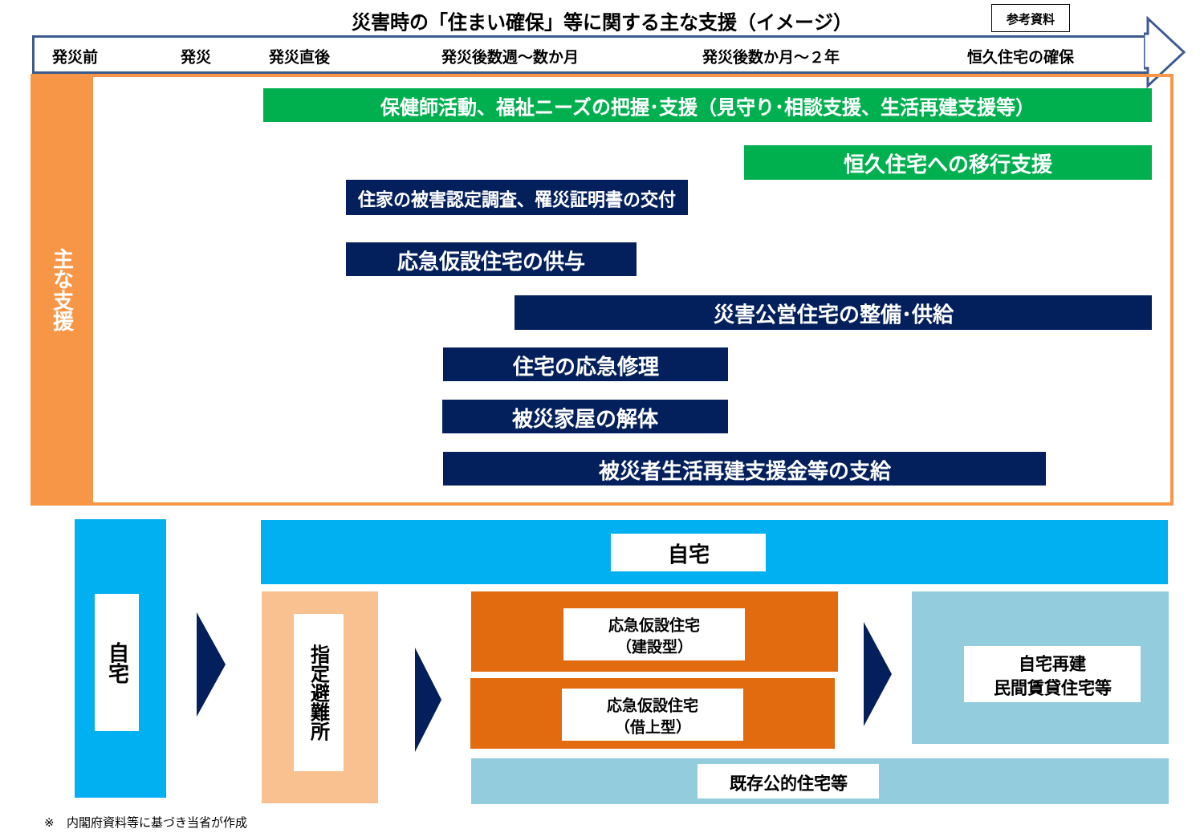災害時の「住まい確保」等に関する主な支援（イメージ） 参考資料
発災前 発災 発災直後 発災後数週～数か月 発災後数か月～２年 恒久住宅の確保
主な支援
保健師活動、福祉ニーズの把握･支援（見守り･相談支援、生活再建支援等）
恒久住宅への移行支援
住家の被害認定調査、罹災証明書の交付
応急仮設住宅の供与
災害公営住宅の整備･供給
住宅の応急修理
被災家屋の解体
被災者生活再建支援金等の支給
自宅
自宅
指定避難所
応急仮設住宅
（建設型）
応急仮設住宅
（借上型）
自宅再建
民間賃貸住宅等
既存公的住宅等
※　内閣府資料等に基づき当省が作成